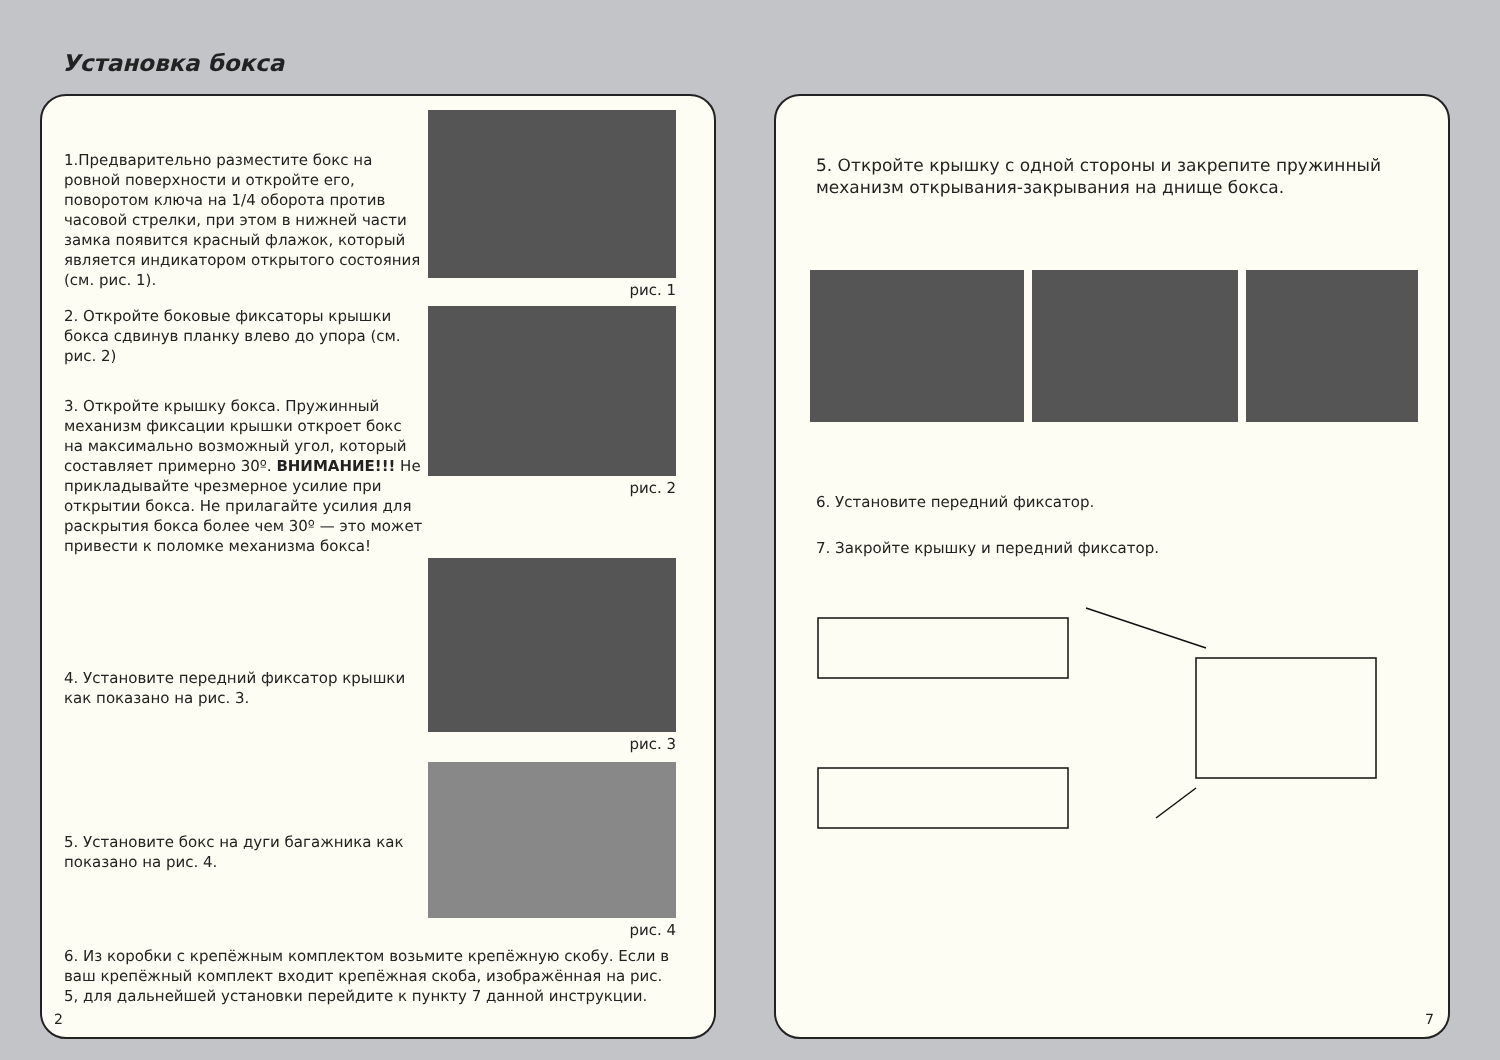Установка бокса
1.Предварительно разместите бокс на ровной поверхности и откройте его, поворотом ключа на 1/4 оборота против часовой стрелки, при этом в нижней части замка появится красный флажок, который является индикатором открытого состояния (см. рис. 1).
рис. 1
2. Откройте боковые фиксаторы крышки бокса сдвинув планку влево до упора (см. рис. 2)
3. Откройте крышку бокса. Пружинный механизм фиксации крышки откроет бокс на максимально возможный угол, который составляет примерно 30º. ВНИМАНИЕ!!! Не прикладывайте чрезмерное усилие при открытии бокса. Не прилагайте усилия для раскрытия бокса более чем 30º — это может привести к поломке механизма бокса!
рис. 2
4. Установите передний фиксатор крышки как показано на рис. 3.
рис. 3
5. Установите бокс на дуги багажника как показано на рис. 4.
рис. 4
6. Из коробки с крепёжным комплектом возьмите крепёжную скобу. Если в ваш крепёжный комплект входит крепёжная скоба, изображённая на рис. 5, для дальнейшей установки перейдите к пункту 7 данной инструкции.
2
5. Откройте крышку с одной стороны и закрепите пружинный механизм открывания-закрывания на днище бокса.
6. Установите передний фиксатор.
7. Закройте крышку и передний фиксатор.
7